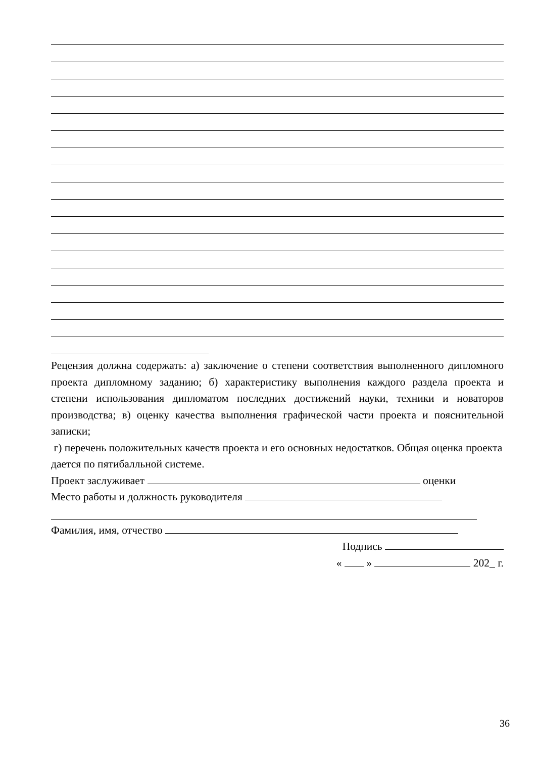Рецензия должна содержать: а) заключение о степени соответствия выполненного дипломного проекта дипломному заданию; б) характеристику выполнения каждого раздела проекта и степени использования дипломатом последних достижений науки, техники и новаторов производства; в) оценку качества выполнения графической части проекта и пояснительной записки;
г) перечень положительных качеств проекта и его основных недостатков. Общая оценка проекта дается по пятибалльной системе.
Проект заслуживает оценки
Место работы и должность руководителя
Фамилия, имя, отчество
Подпись
« » 202_ г.
36